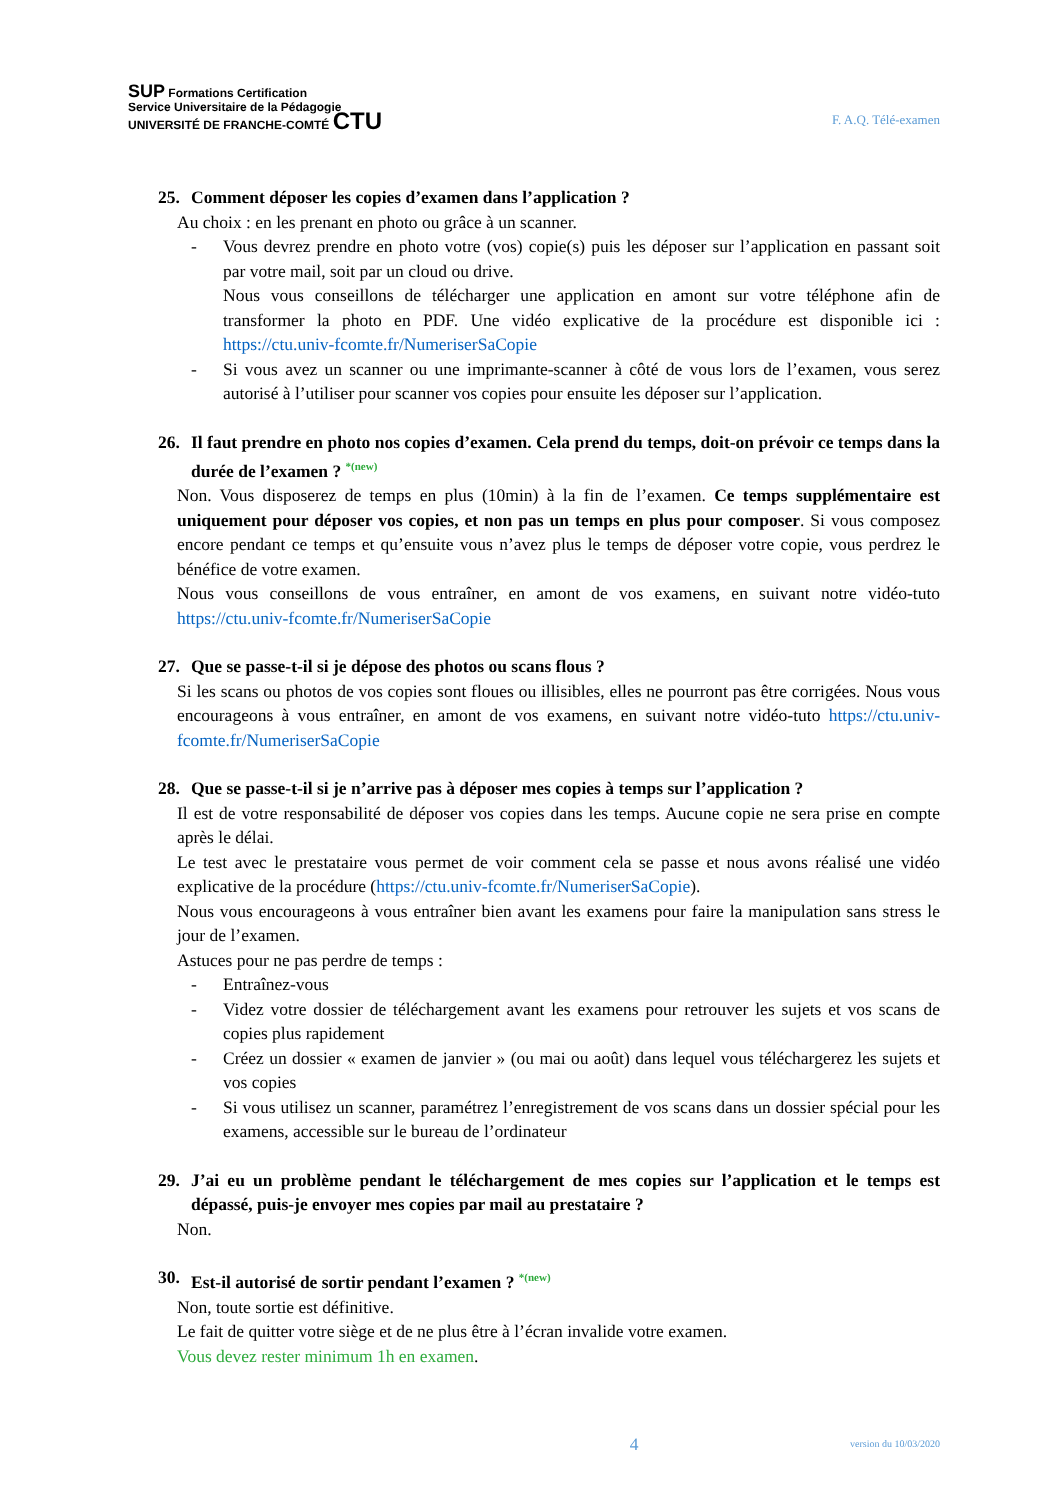SUP Formations Certification
Service Universitaire de la Pédagogie
UNIVERSITÉ DE FRANCHE-COMTÉ CTU
F. A.Q. Télé-examen
25. Comment déposer les copies d’examen dans l’application ?
Au choix : en les prenant en photo ou grâce à un scanner.
- Vous devrez prendre en photo votre (vos) copie(s) puis les déposer sur l’application en passant soit par votre mail, soit par un cloud ou drive.
Nous vous conseillons de télécharger une application en amont sur votre téléphone afin de transformer la photo en PDF. Une vidéo explicative de la procédure est disponible ici : https://ctu.univ-fcomte.fr/NumeriserSaCopie
- Si vous avez un scanner ou une imprimante-scanner à côté de vous lors de l’examen, vous serez autorisé à l’utiliser pour scanner vos copies pour ensuite les déposer sur l’application.
26. Il faut prendre en photo nos copies d’examen. Cela prend du temps, doit-on prévoir ce temps dans la durée de l’examen ? *(new)
Non. Vous disposerez de temps en plus (10min) à la fin de l’examen. Ce temps supplémentaire est uniquement pour déposer vos copies, et non pas un temps en plus pour composer. Si vous composez encore pendant ce temps et qu’ensuite vous n’avez plus le temps de déposer votre copie, vous perdrez le bénéfice de votre examen.
Nous vous conseillons de vous entraîner, en amont de vos examens, en suivant notre vidéo-tuto https://ctu.univ-fcomte.fr/NumeriserSaCopie
27. Que se passe-t-il si je dépose des photos ou scans flous ?
Si les scans ou photos de vos copies sont floues ou illisibles, elles ne pourront pas être corrigées. Nous vous encourageons à vous entraîner, en amont de vos examens, en suivant notre vidéo-tuto https://ctu.univ-fcomte.fr/NumeriserSaCopie
28. Que se passe-t-il si je n’arrive pas à déposer mes copies à temps sur l’application ?
Il est de votre responsabilité de déposer vos copies dans les temps. Aucune copie ne sera prise en compte après le délai.
Le test avec le prestataire vous permet de voir comment cela se passe et nous avons réalisé une vidéo explicative de la procédure (https://ctu.univ-fcomte.fr/NumeriserSaCopie).
Nous vous encourageons à vous entraîner bien avant les examens pour faire la manipulation sans stress le jour de l’examen.
Astuces pour ne pas perdre de temps :
- Entraînez-vous
- Videz votre dossier de téléchargement avant les examens pour retrouver les sujets et vos scans de copies plus rapidement
- Créez un dossier « examen de janvier » (ou mai ou août) dans lequel vous téléchargerez les sujets et vos copies
- Si vous utilisez un scanner, paramétrez l’enregistrement de vos scans dans un dossier spécial pour les examens, accessible sur le bureau de l’ordinateur
29. J’ai eu un problème pendant le téléchargement de mes copies sur l’application et le temps est dépassé, puis-je envoyer mes copies par mail au prestataire ?
Non.
30. Est-il autorisé de sortir pendant l’examen ? *(new)
Non, toute sortie est définitive.
Le fait de quitter votre siège et de ne plus être à l’écran invalide votre examen.
Vous devez rester minimum 1h en examen.
4 version du 10/03/2020